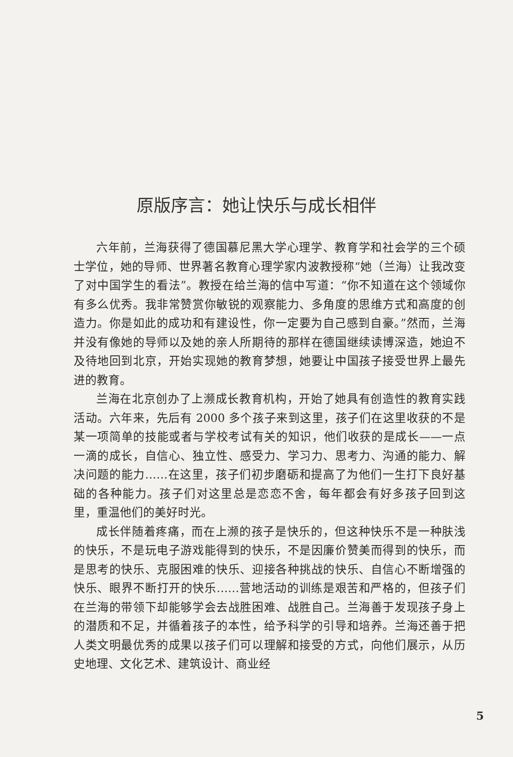原版序言：她让快乐与成长相伴
六年前，兰海获得了德国慕尼黑大学心理学、教育学和社会学的三个硕士学位，她的导师、世界著名教育心理学家内波教授称“她（兰海）让我改变了对中国学生的看法”。教授在给兰海的信中写道：“你不知道在这个领域你有多么优秀。我非常赞赏你敏锐的观察能力、多角度的思维方式和高度的创造力。你是如此的成功和有建设性，你一定要为自己感到自豪。”然而，兰海并没有像她的导师以及她的亲人所期待的那样在德国继续读博深造，她迫不及待地回到北京，开始实现她的教育梦想，她要让中国孩子接受世界上最先进的教育。
兰海在北京创办了上濒成长教育机构，开始了她具有创造性的教育实践活动。六年来，先后有 2000 多个孩子来到这里，孩子们在这里收获的不是某一项简单的技能或者与学校考试有关的知识，他们收获的是成长——一点一滴的成长，自信心、独立性、感受力、学习力、思考力、沟通的能力、解决问题的能力……在这里，孩子们初步磨砺和提高了为他们一生打下良好基础的各种能力。孩子们对这里总是恋恋不舍，每年都会有好多孩子回到这里，重温他们的美好时光。
成长伴随着疼痛，而在上濒的孩子是快乐的，但这种快乐不是一种肤浅的快乐，不是玩电子游戏能得到的快乐，不是因廉价赞美而得到的快乐，而是思考的快乐、克服困难的快乐、迎接各种挑战的快乐、自信心不断增强的快乐、眼界不断打开的快乐……营地活动的训练是艰苦和严格的，但孩子们在兰海的带领下却能够学会去战胜困难、战胜自己。兰海善于发现孩子身上的潜质和不足，并循着孩子的本性，给予科学的引导和培养。兰海还善于把人类文明最优秀的成果以孩子们可以理解和接受的方式，向他们展示，从历史地理、文化艺术、建筑设计、商业经
5